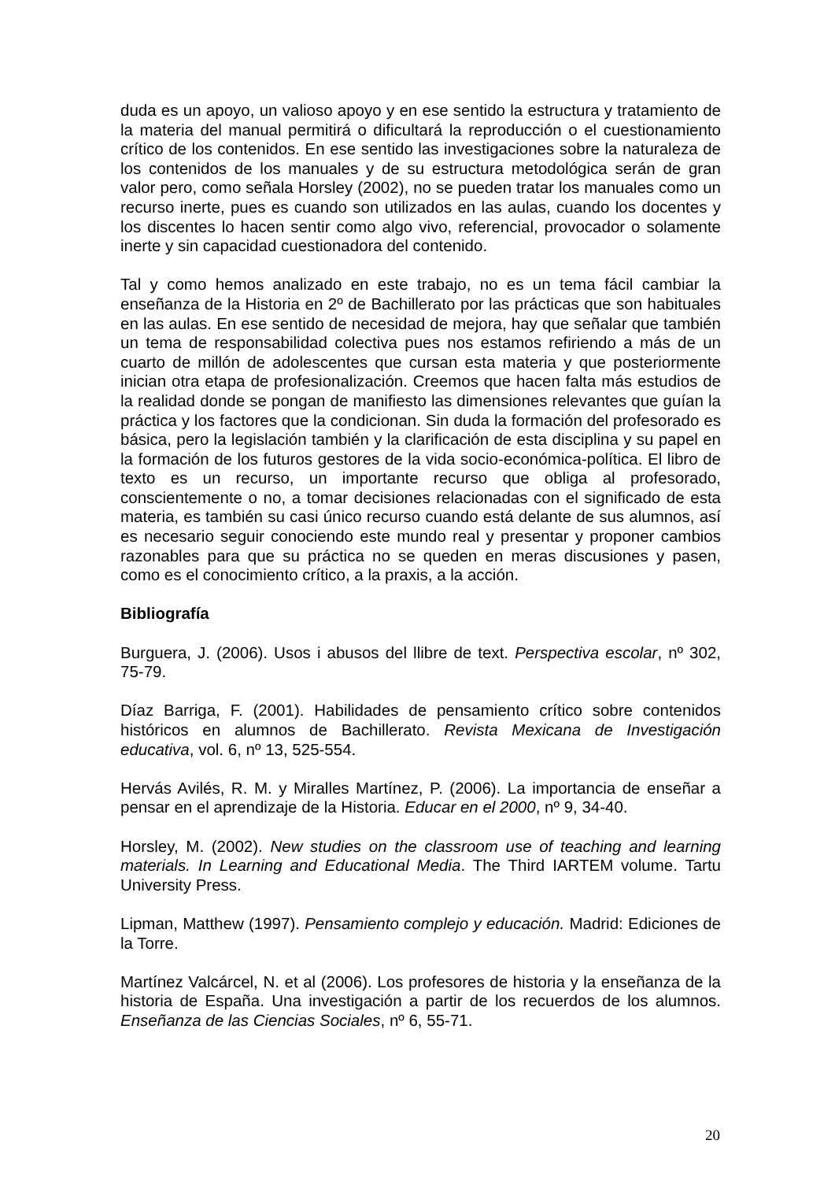duda es un apoyo, un valioso apoyo y en ese sentido la estructura y tratamiento de la materia del manual permitirá o dificultará la reproducción o el cuestionamiento crítico de los contenidos. En ese sentido las investigaciones sobre la naturaleza de los contenidos de los manuales y de su estructura metodológica serán de gran valor pero, como señala Horsley (2002), no se pueden tratar los manuales como un recurso inerte, pues es cuando son utilizados en las aulas, cuando los docentes y los discentes lo hacen sentir como algo vivo, referencial, provocador o solamente inerte y sin capacidad cuestionadora del contenido.
Tal y como hemos analizado en este trabajo, no es un tema fácil cambiar la enseñanza de la Historia en 2º de Bachillerato por las prácticas que son habituales en las aulas. En ese sentido de necesidad de mejora, hay que señalar que también un tema de responsabilidad colectiva pues nos estamos refiriendo a más de un cuarto de millón de adolescentes que cursan esta materia y que posteriormente inician otra etapa de profesionalización. Creemos que hacen falta más estudios de la realidad donde se pongan de manifiesto las dimensiones relevantes que guían la práctica y los factores que la condicionan. Sin duda la formación del profesorado es básica, pero la legislación también y la clarificación de esta disciplina y su papel en la formación de los futuros gestores de la vida socio-económica-política. El libro de texto es un recurso, un importante recurso que obliga al profesorado, conscientemente o no, a tomar decisiones relacionadas con el significado de esta materia, es también su casi único recurso cuando está delante de sus alumnos, así es necesario seguir conociendo este mundo real y presentar y proponer cambios razonables para que su práctica no se queden en meras discusiones y pasen, como es el conocimiento crítico, a la praxis, a la acción.
Bibliografía
Burguera, J. (2006). Usos i abusos del llibre de text. Perspectiva escolar, nº 302, 75-79.
Díaz Barriga, F. (2001). Habilidades de pensamiento crítico sobre contenidos históricos en alumnos de Bachillerato. Revista Mexicana de Investigación educativa, vol. 6, nº 13, 525-554.
Hervás Avilés, R. M. y Miralles Martínez, P. (2006). La importancia de enseñar a pensar en el aprendizaje de la Historia. Educar en el 2000, nº 9, 34-40.
Horsley, M. (2002). New studies on the classroom use of teaching and learning materials. In Learning and Educational Media. The Third IARTEM volume. Tartu University Press.
Lipman, Matthew (1997). Pensamiento complejo y educación. Madrid: Ediciones de la Torre.
Martínez Valcárcel, N. et al (2006). Los profesores de historia y la enseñanza de la historia de España. Una investigación a partir de los recuerdos de los alumnos. Enseñanza de las Ciencias Sociales, nº 6, 55-71.
20